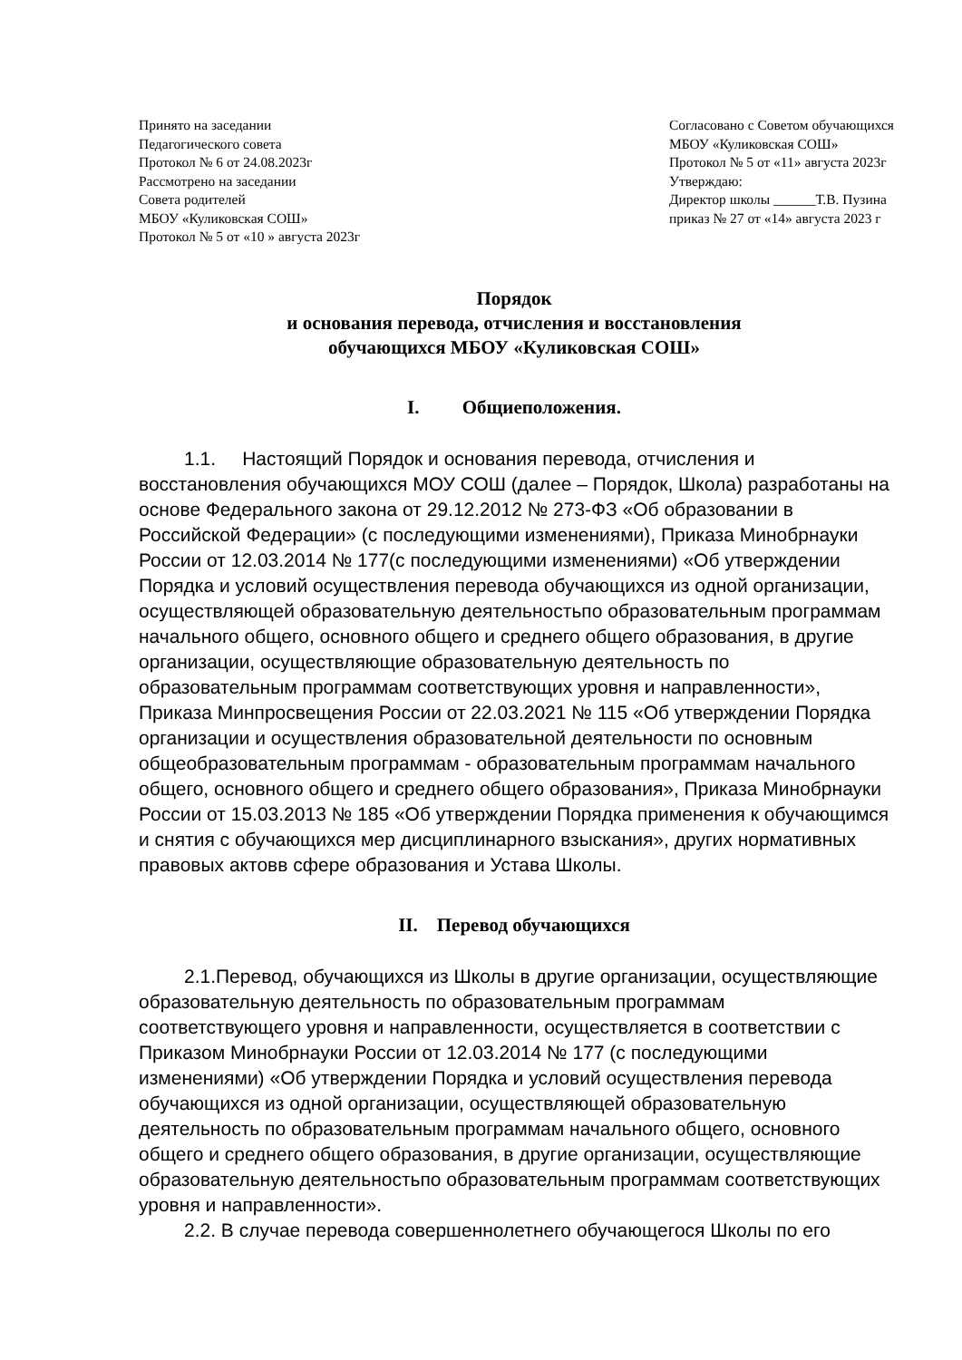Принято на заседании
Педагогического совета
Протокол № 6 от 24.08.2023г
Рассмотрено на заседании
Совета родителей
МБОУ «Куликовская СОШ»
Протокол № 5 от «10 » августа 2023г
Согласовано с Советом обучающихся
МБОУ «Куликовская СОШ»
Протокол № 5 от «11» августа 2023г
Утверждаю:
Директор школы ______Т.В. Пузина
приказ № 27 от «14» августа 2023 г
Порядок
и основания перевода, отчисления и восстановления
обучающихся МБОУ «Куликовская СОШ»
I. Общиеположения.
1.1. Настоящий Порядок и основания перевода, отчисления и восстановления обучающихся МОУ СОШ (далее – Порядок, Школа) разработаны на основе Федерального закона от 29.12.2012 № 273-ФЗ «Об образовании в Российской Федерации» (с последующими изменениями), Приказа Минобрнауки России от 12.03.2014 № 177(с последующими изменениями) «Об утверждении Порядка и условий осуществления перевода обучающихся из одной организации, осуществляющей образовательную деятельностьпо образовательным программам начального общего, основного общего и среднего общего образования, в другие организации, осуществляющие образовательную деятельность по образовательным программам соответствующих уровня и направленности», Приказа Минпросвещения России от 22.03.2021 № 115 «Об утверждении Порядка организации и осуществления образовательной деятельности по основным общеобразовательным программам - образовательным программам начального общего, основного общего и среднего общего образования», Приказа Минобрнауки России от 15.03.2013 № 185 «Об утверждении Порядка применения к обучающимся и снятия с обучающихся мер дисциплинарного взыскания», других нормативных правовых актовв сфере образования и Устава Школы.
II. Перевод обучающихся
2.1.Перевод, обучающихся из Школы в другие организации, осуществляющие образовательную деятельность по образовательным программам соответствующего уровня и направленности, осуществляется в соответствии с Приказом Минобрнауки России от 12.03.2014 № 177 (с последующими изменениями) «Об утверждении Порядка и условий осуществления перевода обучающихся из одной организации, осуществляющей образовательную деятельность по образовательным программам начального общего, основного общего и среднего общего образования, в другие организации, осуществляющие образовательную деятельностьпо образовательным программам соответствующих уровня и направленности».
2.2. В случае перевода совершеннолетнего обучающегося Школы по его